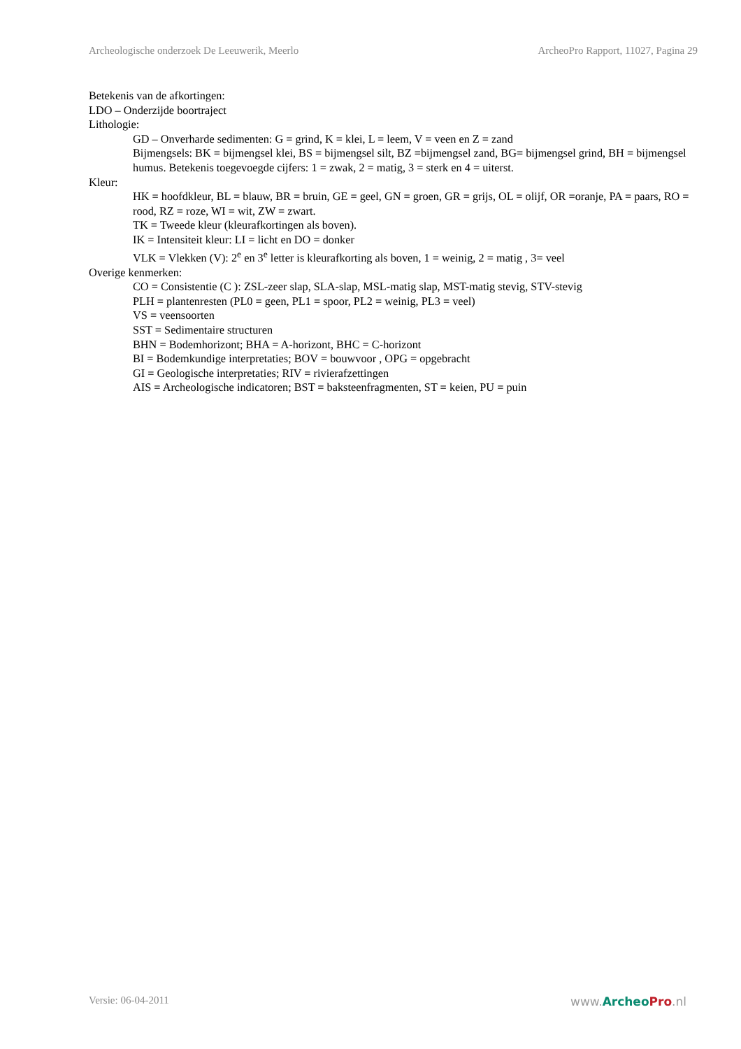Archeologische onderzoek De Leeuwerik, Meerlo ArcheoPro Rapport, 11027, Pagina 29
Betekenis van de afkortingen:
LDO – Onderzijde boortraject
Lithologie:
GD – Onverharde sedimenten: G = grind, K = klei, L = leem, V = veen en Z = zand
Bijmengsels: BK = bijmengsel klei, BS = bijmengsel silt, BZ =bijmengsel zand, BG= bijmengsel grind, BH = bijmengsel humus. Betekenis toegevoegde cijfers: 1 = zwak, 2 = matig, 3 = sterk en 4 = uiterst.
Kleur:
HK = hoofdkleur, BL = blauw, BR = bruin, GE = geel, GN = groen, GR = grijs, OL = olijf, OR =oranje, PA = paars, RO = rood, RZ = roze, WI = wit, ZW = zwart.
TK = Tweede kleur (kleurafkortingen als boven).
IK = Intensiteit kleur: LI = licht en DO = donker
VLK = Vlekken (V): 2<sup>e</sup> en 3<sup>e</sup> letter is kleurafkorting als boven, 1 = weinig, 2 = matig , 3= veel
Overige kenmerken:
CO = Consistentie (C ): ZSL-zeer slap, SLA-slap, MSL-matig slap, MST-matig stevig, STV-stevig
PLH = plantenresten (PL0 = geen, PL1 = spoor, PL2 = weinig, PL3 = veel)
VS = veensoorten
SST = Sedimentaire structuren
BHN = Bodemhorizont; BHA = A-horizont, BHC = C-horizont
BI = Bodemkundige interpretaties; BOV = bouwvoor , OPG = opgebracht
GI = Geologische interpretaties; RIV = rivierafzettingen
AIS = Archeologische indicatoren; BST = baksteenfragmenten, ST = keien, PU = puin
Versie: 06-04-2011 www.Archeo Pro.nl